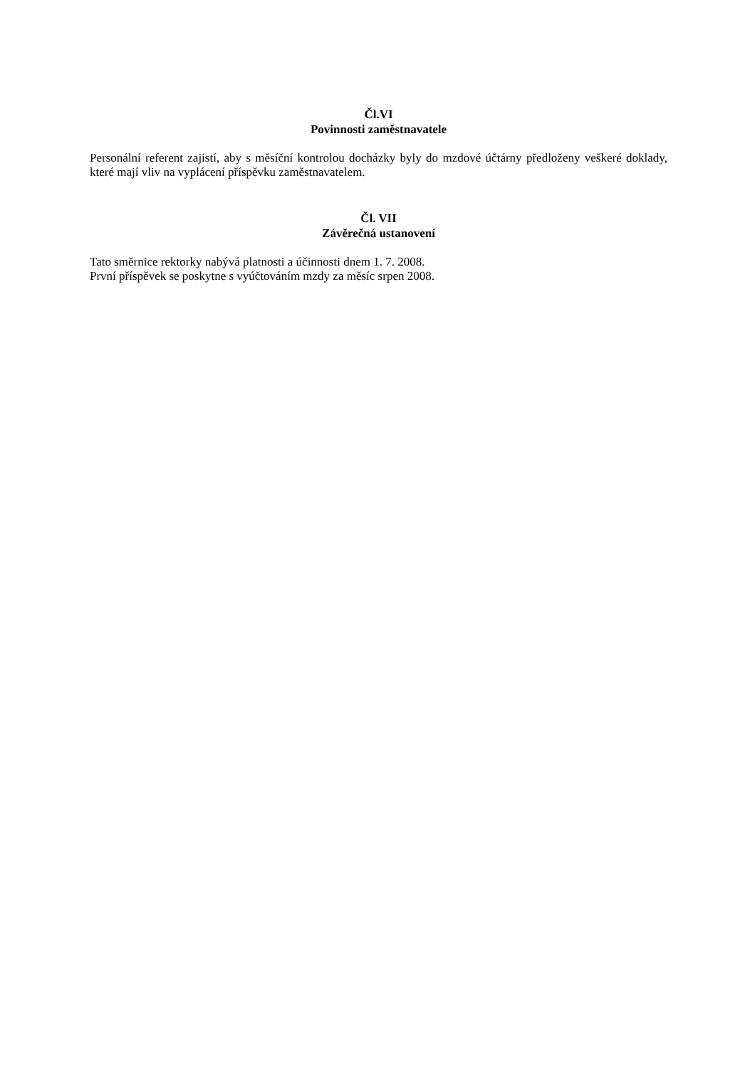Čl.VI
Povinnosti zaměstnavatele
Personální referent zajistí, aby s měsíční kontrolou docházky byly do mzdové účtárny předloženy veškeré doklady, které mají vliv na vyplácení příspěvku zaměstnavatelem.
Čl. VII
Závěrečná ustanovení
Tato směrnice rektorky nabývá platnosti a účinnosti dnem 1. 7. 2008.
První příspěvek se poskytne s vyúčtováním mzdy za měsíc srpen 2008.